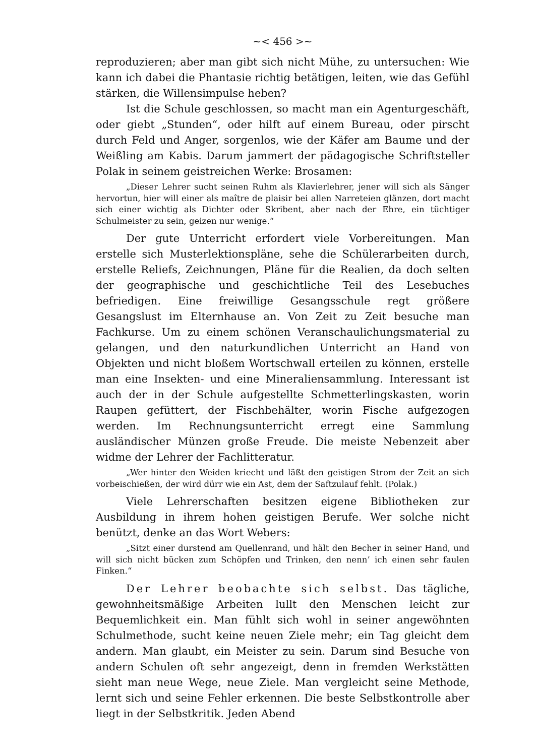~< 456 >~
reproduzieren; aber man gibt sich nicht Mühe, zu untersuchen: Wie kann ich dabei die Phantasie richtig betätigen, leiten, wie das Gefühl stärken, die Willensimpulse heben?
Ist die Schule geschlossen, so macht man ein Agenturgeschäft, oder giebt „Stunden“, oder hilft auf einem Bureau, oder pirscht durch Feld und Anger, sorgenlos, wie der Käfer am Baume und der Weißling am Kabis. Darum jammert der pädagogische Schriftsteller Polak in seinem geistreichen Werke: Brosamen:
„Dieser Lehrer sucht seinen Ruhm als Klavierlehrer, jener will sich als Sänger hervortun, hier will einer als maître de plaisir bei allen Narreteien glänzen, dort macht sich einer wichtig als Dichter oder Skribent, aber nach der Ehre, ein tüchtiger Schulmeister zu sein, geizen nur wenige.“
Der gute Unterricht erfordert viele Vorbereitungen. Man erstelle sich Musterlektionspläne, sehe die Schülerarbeiten durch, erstelle Reliefs, Zeichnungen, Pläne für die Realien, da doch selten der geographische und geschichtliche Teil des Lesebuches befriedigen. Eine freiwillige Gesangsschule regt größere Gesangslust im Elternhause an. Von Zeit zu Zeit besuche man Fachkurse. Um zu einem schönen Veranschaulichungsmaterial zu gelangen, und den naturkundlichen Unterricht an Hand von Objekten und nicht bloßem Wortschwall erteilen zu können, erstelle man eine Insekten- und eine Mineraliensammlung. Interessant ist auch der in der Schule aufgestellte Schmetterlingskasten, worin Raupen gefüttert, der Fischbehälter, worin Fische aufgezogen werden. Im Rechnungsunterricht erregt eine Sammlung ausländischer Münzen große Freude. Die meiste Nebenzeit aber widme der Lehrer der Fachlitteratur.
„Wer hinter den Weiden kriecht und läßt den geistigen Strom der Zeit an sich vorbeischießen, der wird dürr wie ein Ast, dem der Saftzulauf fehlt. (Polak.)
Viele Lehrerschaften besitzen eigene Bibliotheken zur Ausbildung in ihrem hohen geistigen Berufe. Wer solche nicht benützt, denke an das Wort Webers:
„Sitzt einer durstend am Quellenrand, und hält den Becher in seiner Hand, und will sich nicht bücken zum Schöpfen und Trinken, den nenn’ ich einen sehr faulen Finken.“
Der Lehrer beobachte sich selbst. Das tägliche, gewohnheitsmäßige Arbeiten lullt den Menschen leicht zur Bequemlichkeit ein. Man fühlt sich wohl in seiner angewöhnten Schulmethode, sucht keine neuen Ziele mehr; ein Tag gleicht dem andern. Man glaubt, ein Meister zu sein. Darum sind Besuche von andern Schulen oft sehr angezeigt, denn in fremden Werkstätten sieht man neue Wege, neue Ziele. Man vergleicht seine Methode, lernt sich und seine Fehler erkennen. Die beste Selbstkontrolle aber liegt in der Selbstkritik. Jeden Abend